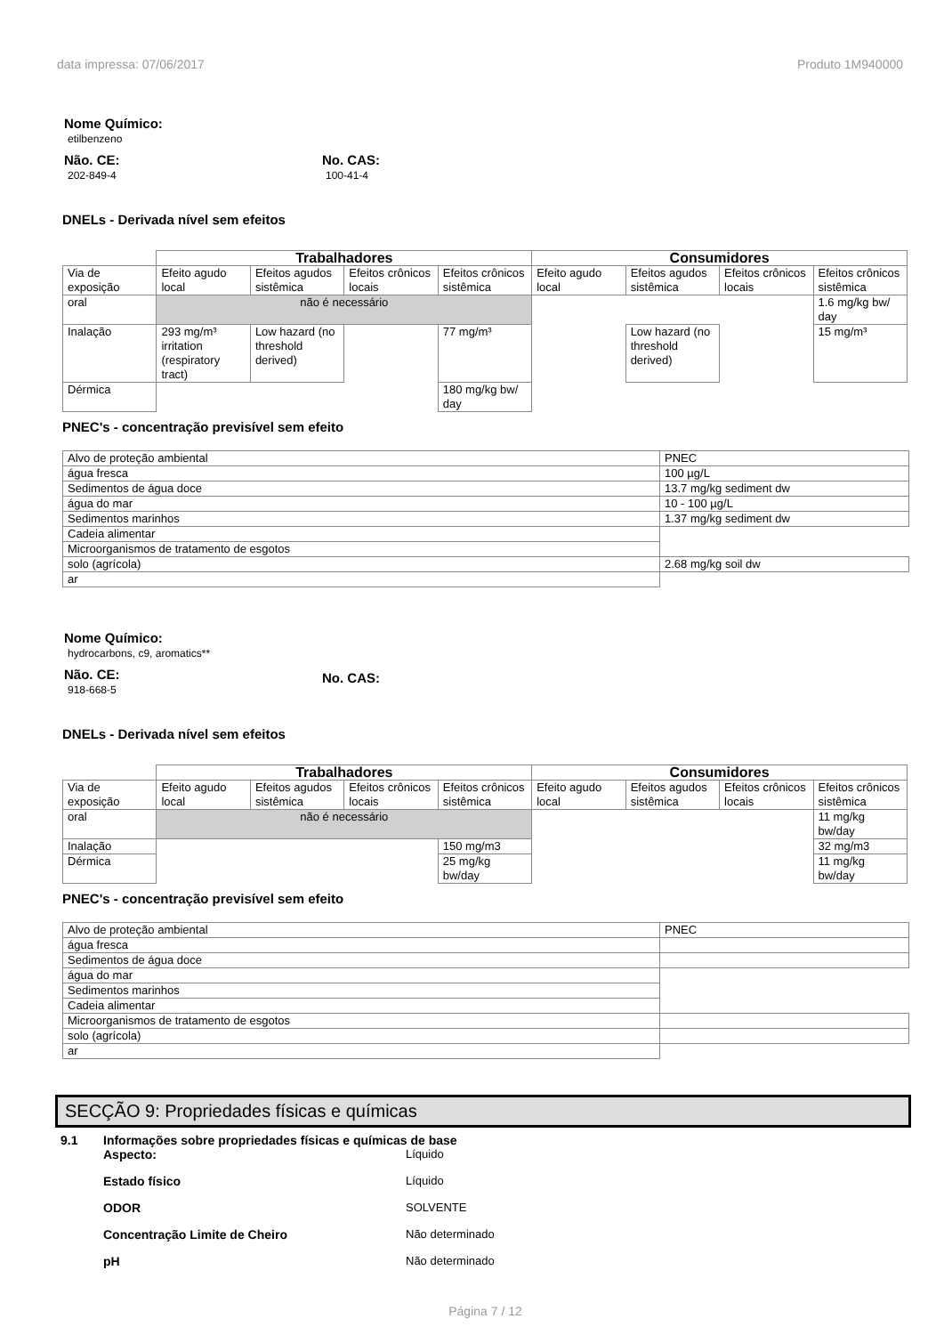data impressa: 07/06/2017 Produto 1M940000
Nome Químico:
etilbenzeno
Não. CE:
202-849-4
No. CAS:
100-41-4
DNELs - Derivada nível sem efeitos
| | Trabalhadores | | | | Consumidores | | | |
| Via de exposição | Efeito agudo local | Efeitos agudos sistêmica | Efeitos crônicos locais | Efeitos crônicos sistêmica | Efeito agudo local | Efeitos agudos sistêmica | Efeitos crônicos locais | Efeitos crônicos sistêmica |
| oral | não é necessário | | | | | | | 1.6 mg/kg bw/ day |
| Inalação | 293 mg/m³ irritation (respiratory tract) | Low hazard (no threshold derived) | | 77 mg/m³ | | Low hazard (no threshold derived) | | 15 mg/m³ |
| Dérmica | | | | 180 mg/kg bw/ day | | | | |
PNEC's - concentração previsível sem efeito
| Alvo de proteção ambiental | PNEC |
| água fresca | 100 µg/L |
| Sedimentos de água doce | 13.7 mg/kg sediment dw |
| água do mar | 10 - 100 µg/L |
| Sedimentos marinhos | 1.37 mg/kg sediment dw |
| Cadeia alimentar | |
| Microorganismos de tratamento de esgotos | |
| solo (agrícola) | 2.68 mg/kg soil dw |
| ar | |
Nome Químico:
hydrocarbons, c9, aromatics**
Não. CE:
918-668-5
No. CAS:
DNELs - Derivada nível sem efeitos
| | Trabalhadores | | | | Consumidores | | | |
| Via de exposição | Efeito agudo local | Efeitos agudos sistêmica | Efeitos crônicos locais | Efeitos crônicos sistêmica | Efeito agudo local | Efeitos agudos sistêmica | Efeitos crônicos locais | Efeitos crônicos sistêmica |
| oral | não é necessário | | | | | | | 11 mg/kg bw/day |
| Inalação | | | | 150 mg/m3 | | | | 32 mg/m3 |
| Dérmica | | | | 25 mg/kg bw/day | | | | 11 mg/kg bw/day |
PNEC's - concentração previsível sem efeito
| Alvo de proteção ambiental | PNEC |
| água fresca | |
| Sedimentos de água doce | |
| água do mar | |
| Sedimentos marinhos | |
| Cadeia alimentar | |
| Microorganismos de tratamento de esgotos | |
| solo (agrícola) | |
| ar | |
SECÇÃO 9: Propriedades físicas e químicas
9.1 Informações sobre propriedades físicas e químicas de base
Aspecto: Líquido
Estado físico Líquido
ODOR SOLVENTE
Concentração Limite de Cheiro Não determinado
pH Não determinado
Página 7 / 12